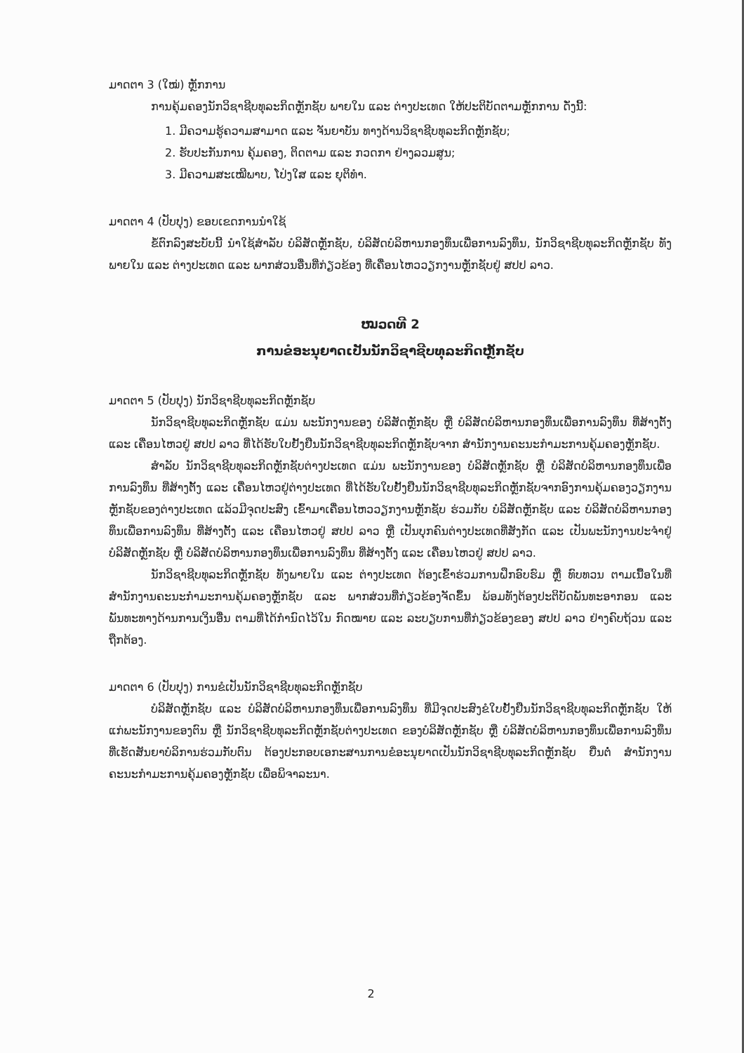ມາດຕາ 3 (ໃໝ່) ຫຼັກການ
ການຄຸ້ມຄອງນັກວິຊາຊີບທຸລະກິດຫຼັກຊັບ ພາຍໃນ ແລະ ຕ່າງປະເທດ ໃຫ້ປະຕິບັດຕາມຫຼັກການ ດັ່ງນີ້:
1. ມີຄວາມຮູ້ຄວາມສາມາດ ແລະ ຈັນຍາບັນ ທາງດ້ານວິຊາຊີບທຸລະກິດຫຼັກຊັບ;
2. ຮັບປະກັນການ ຄຸ້ມຄອງ, ຕິດຕາມ ແລະ ກວດກາ ຢ່າງລວມສູນ;
3. ມີຄວາມສະເໝີພາບ, ໂປ່ງໃສ ແລະ ຍຸຕິທຳ.
ມາດຕາ 4 (ປັບປຸງ) ຂອບເຂດການນຳໃຊ້
ຂໍ້ຕົກລົງສະບັບນີ້ ນຳໃຊ້ສຳລັບ ບໍລິສັດຫຼັກຊັບ, ບໍລິສັດບໍລິຫານກອງທຶນເພື່ອການລົງທຶນ, ນັກວິຊາຊີບທຸລະກິດຫຼັກຊັບ ທັງພາຍໃນ ແລະ ຕ່າງປະເທດ ແລະ ພາກສ່ວນອື່ນທີ່ກ່ຽວຂ້ອງ ທີ່ເຄື່ອນໄຫວວຽກງານຫຼັກຊັບຢູ່ ສປປ ລາວ.
ໝວດທີ 2
ການຂໍອະນຸຍາດເປັນນັກວິຊາຊີບທຸລະກິດຫຼັກຊັບ
ມາດຕາ 5 (ປັບປຸງ) ນັກວິຊາຊີບທຸລະກິດຫຼັກຊັບ
ນັກວິຊາຊີບທຸລະກິດຫຼັກຊັບ ແມ່ນ ພະນັກງານຂອງ ບໍລິສັດຫຼັກຊັບ ຫຼື ບໍລິສັດບໍລິຫານກອງທຶນເພື່ອການລົງທຶນ ທີ່ສ້າງຕັ້ງ ແລະ ເຄື່ອນໄຫວຢູ່ ສປປ ລາວ ທີ່ໄດ້ຮັບໃບຢັ້ງຢືນນັກວິຊາຊີບທຸລະກິດຫຼັກຊັບຈາກ ສຳນັກງານຄະນະກຳມະການຄຸ້ມຄອງຫຼັກຊັບ.
ສຳລັບ ນັກວິຊາຊີບທຸລະກິດຫຼັກຊັບຕ່າງປະເທດ ແມ່ນ ພະນັກງານຂອງ ບໍລິສັດຫຼັກຊັບ ຫຼື ບໍລິສັດບໍລິຫານກອງທຶນເພື່ອການລົງທຶນ ທີ່ສ້າງຕັ້ງ ແລະ ເຄື່ອນໄຫວຢູ່ຕ່າງປະເທດ ທີ່ໄດ້ຮັບໃບຢັ້ງຢືນນັກວິຊາຊີບທຸລະກິດຫຼັກຊັບຈາກອົງການຄຸ້ມຄອງວຽກງານຫຼັກຊັບຂອງຕ່າງປະເທດ ແລ້ວມີຈຸດປະສົງ ເຂົ້າມາເຄື່ອນໄຫວວຽກງານຫຼັກຊັບ ຮ່ວມກັບ ບໍລິສັດຫຼັກຊັບ ແລະ ບໍລິສັດບໍລິຫານກອງທຶນເພື່ອການລົງທຶນ ທີ່ສ້າງຕັ້ງ ແລະ ເຄື່ອນໄຫວຢູ່ ສປປ ລາວ ຫຼື ເປັນບຸກຄົນຕ່າງປະເທດທີ່ສັງກັດ ແລະ ເປັນພະນັກງານປະຈຳຢູ່ ບໍລິສັດຫຼັກຊັບ ຫຼື ບໍລິສັດບໍລິຫານກອງທຶນເພື່ອການລົງທຶນ ທີ່ສ້າງຕັ້ງ ແລະ ເຄື່ອນໄຫວຢູ່ ສປປ ລາວ.
ນັກວິຊາຊີບທຸລະກິດຫຼັກຊັບ ທັງພາຍໃນ ແລະ ຕ່າງປະເທດ ຕ້ອງເຂົ້າຮ່ວມການຝຶກອົບຮົມ ຫຼື ທົບທວນ ຕາມເນື້ອໃນທີ່ ສຳນັກງານຄະນະກຳມະການຄຸ້ມຄອງຫຼັກຊັບ ແລະ ພາກສ່ວນທີ່ກ່ຽວຂ້ອງຈັດຂຶ້ນ ພ້ອມທັງຕ້ອງປະຕິບັດພັນທະອາກອນ ແລະ ພັນທະທາງດ້ານການເງິນອື່ນ ຕາມທີ່ໄດ້ກຳນົດໄວ້ໃນ ກົດໝາຍ ແລະ ລະບຽບການທີ່ກ່ຽວຂ້ອງຂອງ ສປປ ລາວ ຢ່າງຄົບຖ້ວນ ແລະ ຖືກຕ້ອງ.
ມາດຕາ 6 (ປັບປຸງ) ການຂໍເປັນນັກວິຊາຊີບທຸລະກິດຫຼັກຊັບ
ບໍລິສັດຫຼັກຊັບ ແລະ ບໍລິສັດບໍລິຫານກອງທຶນເພື່ອການລົງທຶນ ທີ່ມີຈຸດປະສົງຂໍໃບຢັ້ງຢືນນັກວິຊາຊີບທຸລະກິດຫຼັກຊັບ ໃຫ້ແກ່ພະນັກງານຂອງຕົນ ຫຼື ນັກວິຊາຊີບທຸລະກິດຫຼັກຊັບຕ່າງປະເທດ ຂອງບໍລິສັດຫຼັກຊັບ ຫຼື ບໍລິສັດບໍລິຫານກອງທຶນເພື່ອການລົງທຶນ ທີ່ເຮັດສັນຍາບໍລິການຮ່ວມກັບຕົນ ຕ້ອງປະກອບເອກະສານການຂໍອະນຸຍາດເປັນນັກວິຊາຊີບທຸລະກິດຫຼັກຊັບ ຍື່ນຕໍ່ ສຳນັກງານຄະນະກຳມະການຄຸ້ມຄອງຫຼັກຊັບ ເພື່ອພິຈາລະນາ.
2